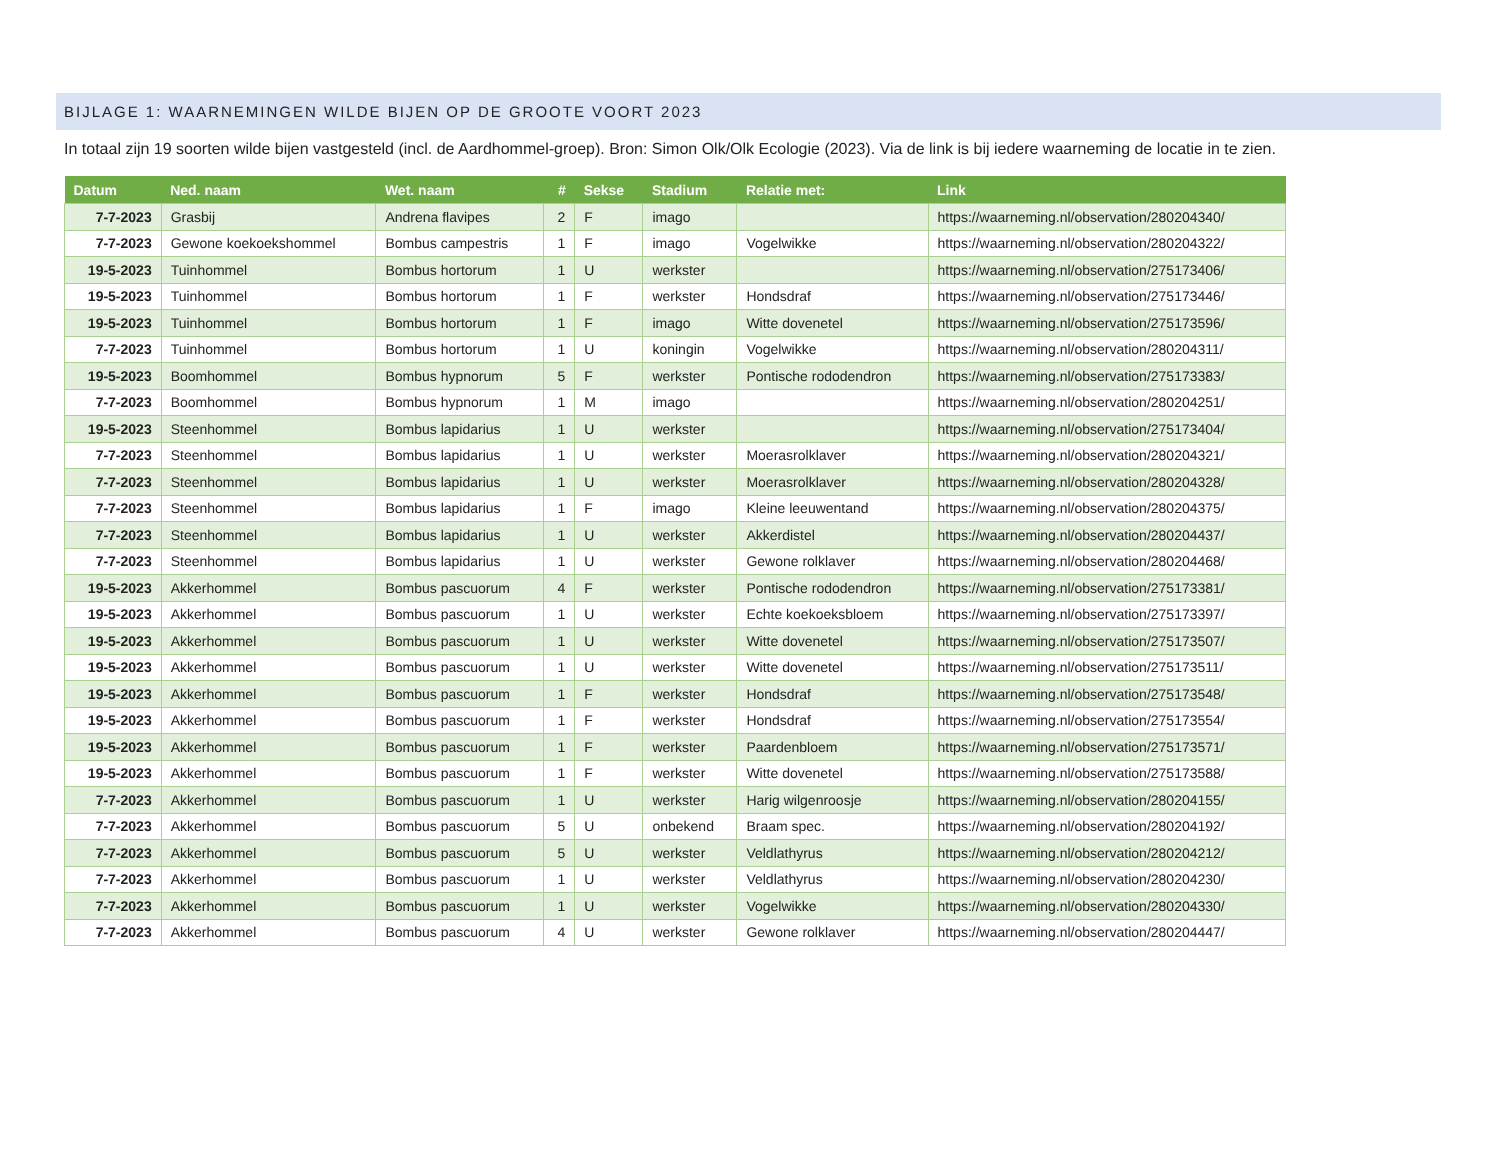BIJLAGE 1: WAARNEMINGEN WILDE BIJEN OP DE GROOTE VOORT 2023
In totaal zijn 19 soorten wilde bijen vastgesteld (incl. de Aardhommel-groep). Bron: Simon Olk/Olk Ecologie (2023). Via de link is bij iedere waarneming de locatie in te zien.
| Datum | Ned. naam | Wet. naam | # | Sekse | Stadium | Relatie met: | Link |
| --- | --- | --- | --- | --- | --- | --- | --- |
| 7-7-2023 | Grasbij | Andrena flavipes | 2 | F | imago | | https://waarneming.nl/observation/280204340/ |
| 7-7-2023 | Gewone koekoekshommel | Bombus campestris | 1 | F | imago | Vogelwikke | https://waarneming.nl/observation/280204322/ |
| 19-5-2023 | Tuinhommel | Bombus hortorum | 1 | U | werkster | | https://waarneming.nl/observation/275173406/ |
| 19-5-2023 | Tuinhommel | Bombus hortorum | 1 | F | werkster | Hondsdraf | https://waarneming.nl/observation/275173446/ |
| 19-5-2023 | Tuinhommel | Bombus hortorum | 1 | F | imago | Witte dovenetel | https://waarneming.nl/observation/275173596/ |
| 7-7-2023 | Tuinhommel | Bombus hortorum | 1 | U | koningin | Vogelwikke | https://waarneming.nl/observation/280204311/ |
| 19-5-2023 | Boomhommel | Bombus hypnorum | 5 | F | werkster | Pontische rododendron | https://waarneming.nl/observation/275173383/ |
| 7-7-2023 | Boomhommel | Bombus hypnorum | 1 | M | imago | | https://waarneming.nl/observation/280204251/ |
| 19-5-2023 | Steenhommel | Bombus lapidarius | 1 | U | werkster | | https://waarneming.nl/observation/275173404/ |
| 7-7-2023 | Steenhommel | Bombus lapidarius | 1 | U | werkster | Moerasrolklaver | https://waarneming.nl/observation/280204321/ |
| 7-7-2023 | Steenhommel | Bombus lapidarius | 1 | U | werkster | Moerasrolklaver | https://waarneming.nl/observation/280204328/ |
| 7-7-2023 | Steenhommel | Bombus lapidarius | 1 | F | imago | Kleine leeuwentand | https://waarneming.nl/observation/280204375/ |
| 7-7-2023 | Steenhommel | Bombus lapidarius | 1 | U | werkster | Akkerdistel | https://waarneming.nl/observation/280204437/ |
| 7-7-2023 | Steenhommel | Bombus lapidarius | 1 | U | werkster | Gewone rolklaver | https://waarneming.nl/observation/280204468/ |
| 19-5-2023 | Akkerhommel | Bombus pascuorum | 4 | F | werkster | Pontische rododendron | https://waarneming.nl/observation/275173381/ |
| 19-5-2023 | Akkerhommel | Bombus pascuorum | 1 | U | werkster | Echte koekoeksbloem | https://waarneming.nl/observation/275173397/ |
| 19-5-2023 | Akkerhommel | Bombus pascuorum | 1 | U | werkster | Witte dovenetel | https://waarneming.nl/observation/275173507/ |
| 19-5-2023 | Akkerhommel | Bombus pascuorum | 1 | U | werkster | Witte dovenetel | https://waarneming.nl/observation/275173511/ |
| 19-5-2023 | Akkerhommel | Bombus pascuorum | 1 | F | werkster | Hondsdraf | https://waarneming.nl/observation/275173548/ |
| 19-5-2023 | Akkerhommel | Bombus pascuorum | 1 | F | werkster | Hondsdraf | https://waarneming.nl/observation/275173554/ |
| 19-5-2023 | Akkerhommel | Bombus pascuorum | 1 | F | werkster | Paardenbloem | https://waarneming.nl/observation/275173571/ |
| 19-5-2023 | Akkerhommel | Bombus pascuorum | 1 | F | werkster | Witte dovenetel | https://waarneming.nl/observation/275173588/ |
| 7-7-2023 | Akkerhommel | Bombus pascuorum | 1 | U | werkster | Harig wilgenroosje | https://waarneming.nl/observation/280204155/ |
| 7-7-2023 | Akkerhommel | Bombus pascuorum | 5 | U | onbekend | Braam spec. | https://waarneming.nl/observation/280204192/ |
| 7-7-2023 | Akkerhommel | Bombus pascuorum | 5 | U | werkster | Veldlathyrus | https://waarneming.nl/observation/280204212/ |
| 7-7-2023 | Akkerhommel | Bombus pascuorum | 1 | U | werkster | Veldlathyrus | https://waarneming.nl/observation/280204230/ |
| 7-7-2023 | Akkerhommel | Bombus pascuorum | 1 | U | werkster | Vogelwikke | https://waarneming.nl/observation/280204330/ |
| 7-7-2023 | Akkerhommel | Bombus pascuorum | 4 | U | werkster | Gewone rolklaver | https://waarneming.nl/observation/280204447/ |